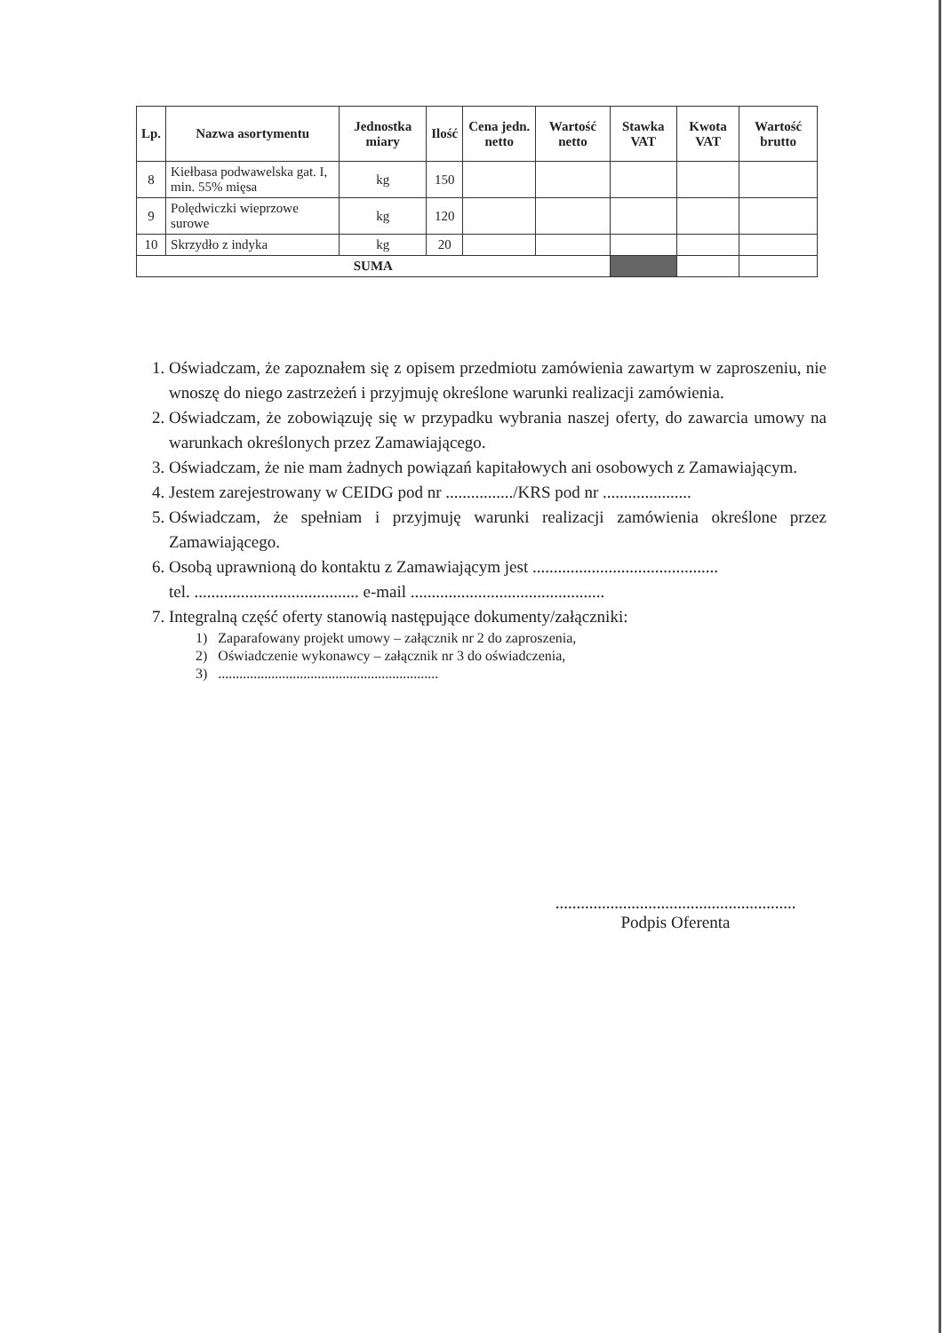| Lp. | Nazwa asortymentu | Jednostka miary | Ilość | Cena jedn. netto | Wartość netto | Stawka VAT | Kwota VAT | Wartość brutto |
| --- | --- | --- | --- | --- | --- | --- | --- | --- |
| 8 | Kiełbasa podwawelska gat. I, min. 55% mięsa | kg | 150 | | | | | |
| 9 | Polędwiczki wieprzowe surowe | kg | 120 | | | | | |
| 10 | Skrzydło z indyka | kg | 20 | | | | | |
| SUMA | | | | | | | | |
1. Oświadczam, że zapoznałem się z opisem przedmiotu zamówienia zawartym w zaproszeniu, nie wnoszę do niego zastrzeżeń i przyjmuję określone warunki realizacji zamówienia.
2. Oświadczam, że zobowiązuję się w przypadku wybrania naszej oferty, do zawarcia umowy na warunkach określonych przez Zamawiającego.
3. Oświadczam, że nie mam żadnych powiązań kapitałowych ani osobowych z Zamawiającym.
4. Jestem zarejestrowany w CEIDG pod nr ................/KRS pod nr .....................
5. Oświadczam, że spełniam i przyjmuję warunki realizacji zamówienia określone przez Zamawiającego.
6. Osobą uprawnioną do kontaktu z Zamawiającym jest ............................................
tel. ....................................... e-mail ..............................................
7. Integralną część oferty stanowią następujące dokumenty/załączniki:
1) Zaparafowany projekt umowy – załącznik nr 2 do zaproszenia,
2) Oświadczenie wykonawcy – załącznik nr 3 do oświadczenia,
3) ..............................................................
.........................................................
Podpis Oferenta